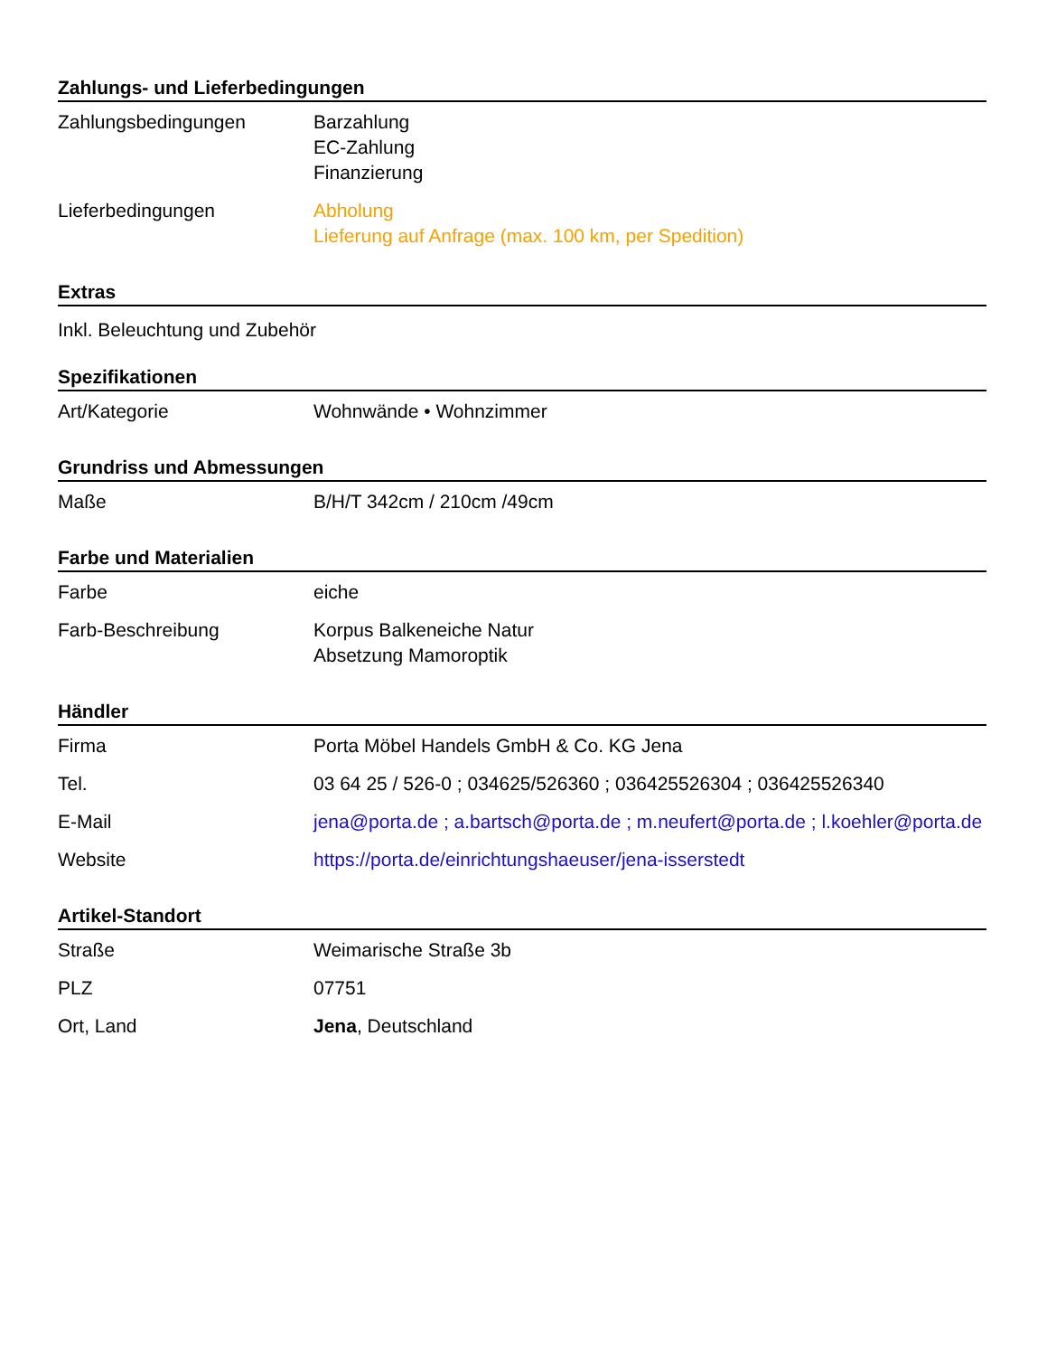Zahlungs- und Lieferbedingungen
| Zahlungsbedingungen | Barzahlung EC-Zahlung Finanzierung |
| Lieferbedingungen | Abholung Lieferung auf Anfrage (max. 100 km, per Spedition) |
Extras
Inkl. Beleuchtung und Zubehör
Spezifikationen
| Art/Kategorie | Wohnwände • Wohnzimmer |
Grundriss und Abmessungen
| Maße | B/H/T 342cm / 210cm /49cm |
Farbe und Materialien
| Farbe | eiche |
| Farb-Beschreibung | Korpus Balkeneiche Natur Absetzung Mamoroptik |
Händler
| Firma | Porta Möbel Handels GmbH & Co. KG Jena |
| Tel. | 03 64 25 / 526-0 ; 034625/526360 ; 036425526304 ; 036425526340 |
| E-Mail | jena@porta.de ; a.bartsch@porta.de ; m.neufert@porta.de ; l.koehler@porta.de |
| Website | https://porta.de/einrichtungshaeuser/jena-isserstedt |
Artikel-Standort
| Straße | Weimarische Straße 3b |
| PLZ | 07751 |
| Ort, Land | Jena , Deutschland |